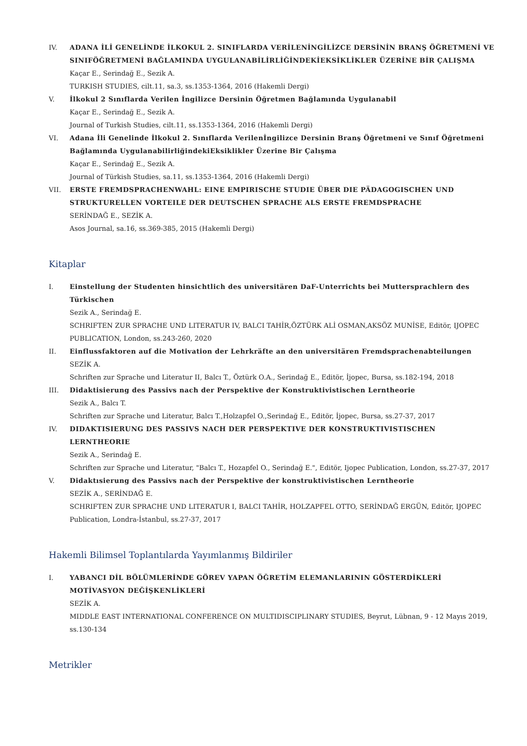IV. ADANA İLİ GENELİNDE İLKOKUL 2. SINIFLARDA VERİLENİNGİLİZCE DERSİNİN BRANŞ ÖĞRETMENİ VE SINIFÖĞRETMENİ BAĞLAMINDA UYGULANABİLİRLİĞİNDEKİEKSİKLİKLER ÜZERİNE BİR ÇALIŞMA
Kaçar E., Serindağ E., Sezik A.
TURKISH STUDIES, cilt.11, sa.3, ss.1353-1364, 2016 (Hakemli Dergi)
V. İlkokul 2 Sınıflarda Verilen İngilizce Dersinin Öğretmen Bağlamında Uygulanabil
Kaçar E., Serindağ E., Sezik A.
Journal of Turkish Studies, cilt.11, ss.1353-1364, 2016 (Hakemli Dergi)
VI. Adana İli Genelinde İlkokul 2. Sınıflarda Verilenİngilizce Dersinin Branş Öğretmeni ve Sınıf Öğretmeni Bağlamında UygulanabilirliğindekiEksiklikler Üzerine Bir Çalışma
Kaçar E., Serindağ E., Sezik A.
Journal of Türkish Studies, sa.11, ss.1353-1364, 2016 (Hakemli Dergi)
VII. ERSTE FREMDSPRACHENWAHL: EINE EMPIRISCHE STUDIE ÜBER DIE PÄDAGOGISCHEN UND STRUKTURELLEN VORTEILE DER DEUTSCHEN SPRACHE ALS ERSTE FREMDSPRACHE
SERİNDAĞ E., SEZİK A.
Asos Journal, sa.16, ss.369-385, 2015 (Hakemli Dergi)
Kitaplar
I. Einstellung der Studenten hinsichtlich des universitären DaF-Unterrichts bei Muttersprachlern des Türkischen
Sezik A., Serindağ E.
SCHRIFTEN ZUR SPRACHE UND LITERATUR IV, BALCI TAHİR,ÖZTÜRK ALİ OSMAN,AKSÖZ MUNİSE, Editör, IJOPEC PUBLICATION, London, ss.243-260, 2020
II. Einflussfaktoren auf die Motivation der Lehrkräfte an den universitären Fremdsprachenabteilungen
SEZİK A.
Schriften zur Sprache und Literatur II, Balcı T., Öztürk O.A., Serindağ E., Editör, İjopec, Bursa, ss.182-194, 2018
III. Didaktisierung des Passivs nach der Perspektive der Konstruktivistischen Lerntheorie
Sezik A., Balcı T.
Schriften zur Sprache und Literatur, Balcı T.,Holzapfel O.,Serindağ E., Editör, İjopec, Bursa, ss.27-37, 2017
IV. DIDAKTISIERUNG DES PASSIVS NACH DER PERSPEKTIVE DER KONSTRUKTIVISTISCHEN LERNTHEORIE
Sezik A., Serindağ E.
Schriften zur Sprache und Literatur, "Balcı T., Hozapfel O., Serindağ E.", Editör, Ijopec Publication, London, ss.27-37, 2017
V. Didaktısierung des Passivs nach der Perspektive der konstruktivistischen Lerntheorie
SEZİK A., SERİNDAĞ E.
SCHRIFTEN ZUR SPRACHE UND LITERATUR I, BALCI TAHİR, HOLZAPFEL OTTO, SERİNDAĞ ERGÜN, Editör, IJOPEC Publication, Londra-İstanbul, ss.27-37, 2017
Hakemli Bilimsel Toplantılarda Yayımlanmış Bildiriler
I. YABANCI DİL BÖLÜMLERİNDE GÖREV YAPAN ÖĞRETİM ELEMANLARININ GÖSTERDİKLERİ MOTİVASYON DEĞİŞKENLİKLERİ
SEZİK A.
MIDDLE EAST INTERNATIONAL CONFERENCE ON MULTIDISCIPLINARY STUDIES, Beyrut, Lübnan, 9 - 12 Mayıs 2019, ss.130-134
Metrikler